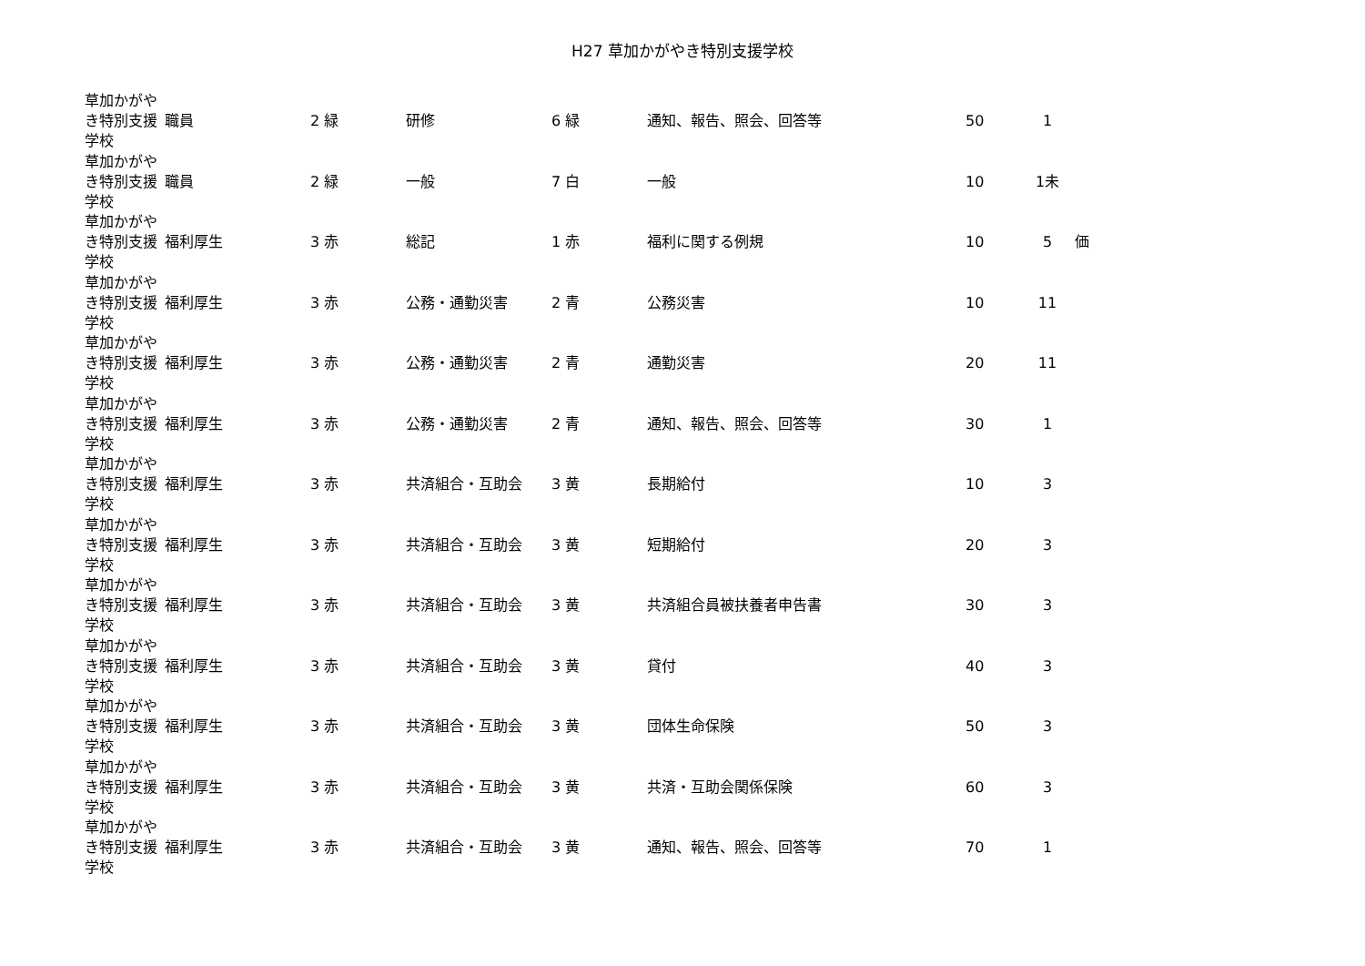H27 草加かがやき特別支援学校
| 草加かがやき特別支援学校 | 職員 | 2 緑 | 研修 | 6 緑 | 通知、報告、照会、回答等 | 50 | 1 | |
| 草加かがやき特別支援学校 | 職員 | 2 緑 | 一般 | 7 白 | 一般 | 10 | 1未 | |
| 草加かがやき特別支援学校 | 福利厚生 | 3 赤 | 総記 | 1 赤 | 福利に関する例規 | 10 | 5 | 価 |
| 草加かがやき特別支援学校 | 福利厚生 | 3 赤 | 公務・通勤災害 | 2 青 | 公務災害 | 10 | 11 | |
| 草加かがやき特別支援学校 | 福利厚生 | 3 赤 | 公務・通勤災害 | 2 青 | 通勤災害 | 20 | 11 | |
| 草加かがやき特別支援学校 | 福利厚生 | 3 赤 | 公務・通勤災害 | 2 青 | 通知、報告、照会、回答等 | 30 | 1 | |
| 草加かがやき特別支援学校 | 福利厚生 | 3 赤 | 共済組合・互助会 | 3 黄 | 長期給付 | 10 | 3 | |
| 草加かがやき特別支援学校 | 福利厚生 | 3 赤 | 共済組合・互助会 | 3 黄 | 短期給付 | 20 | 3 | |
| 草加かがやき特別支援学校 | 福利厚生 | 3 赤 | 共済組合・互助会 | 3 黄 | 共済組合員被扶養者申告書 | 30 | 3 | |
| 草加かがやき特別支援学校 | 福利厚生 | 3 赤 | 共済組合・互助会 | 3 黄 | 貸付 | 40 | 3 | |
| 草加かがやき特別支援学校 | 福利厚生 | 3 赤 | 共済組合・互助会 | 3 黄 | 団体生命保険 | 50 | 3 | |
| 草加かがやき特別支援学校 | 福利厚生 | 3 赤 | 共済組合・互助会 | 3 黄 | 共済・互助会関係保険 | 60 | 3 | |
| 草加かがやき特別支援学校 | 福利厚生 | 3 赤 | 共済組合・互助会 | 3 黄 | 通知、報告、照会、回答等 | 70 | 1 | |